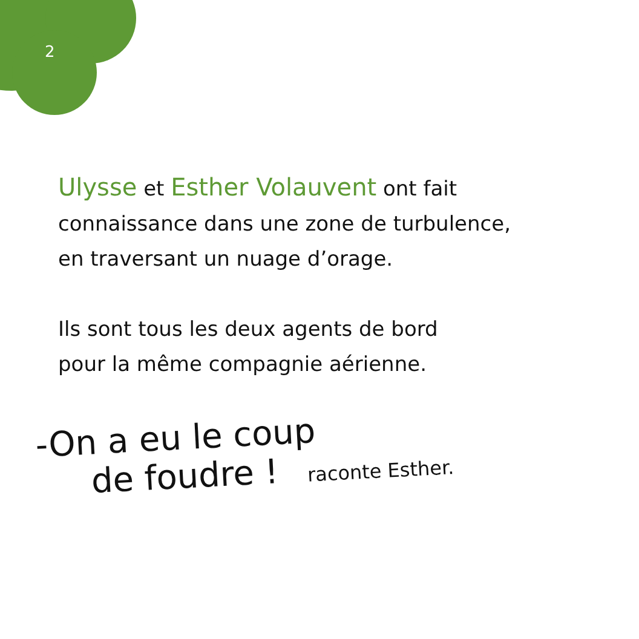2
Ulysse et Esther Volauvent ont fait
connaissance dans une zone de turbulence,
en traversant un nuage d’orage.
Ils sont tous les deux agents de bord
pour la même compagnie aérienne.
-On a eu le coup
de foudre ! raconte Esther.